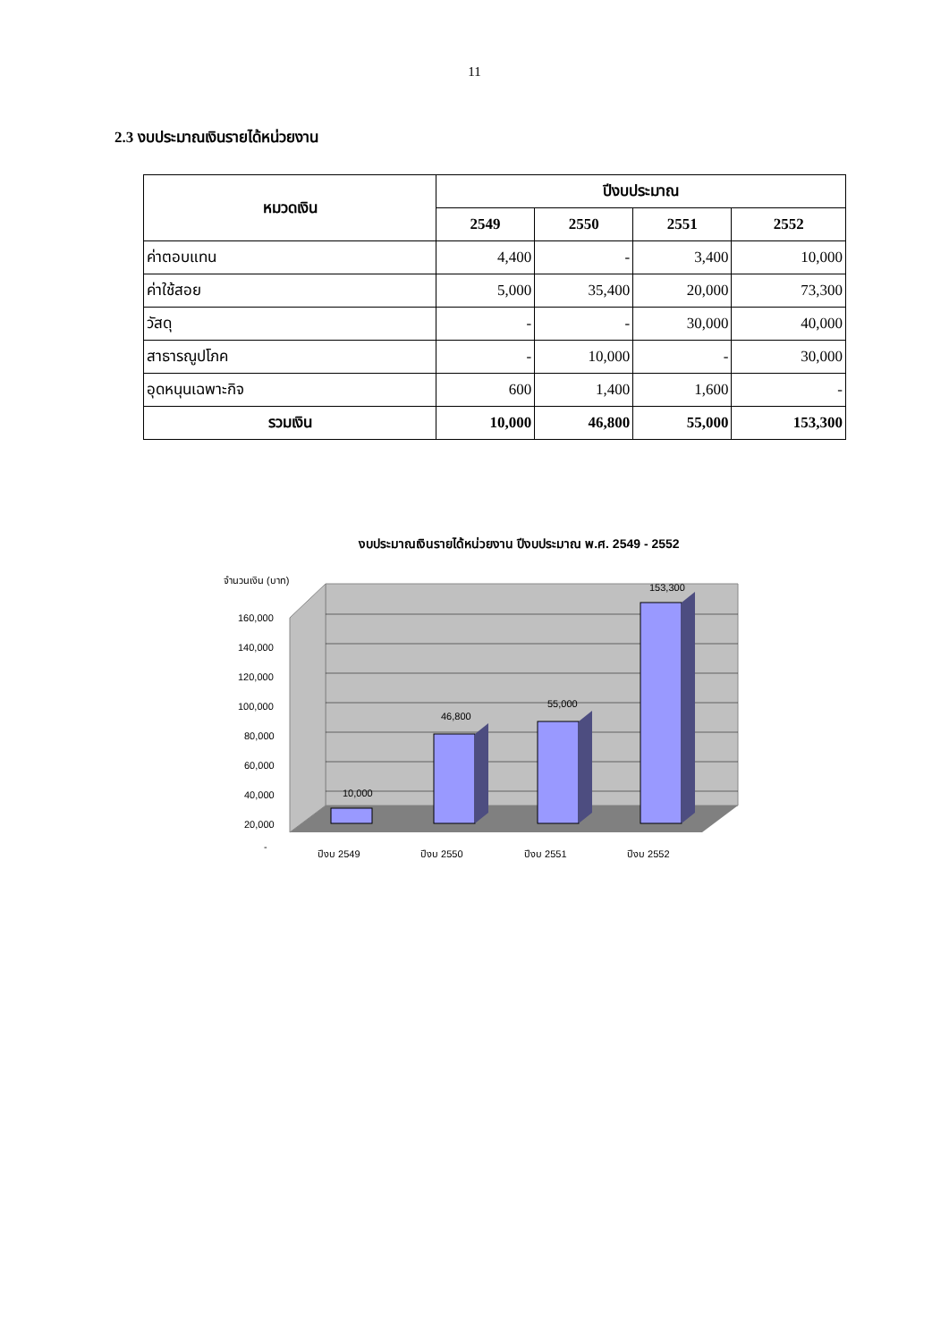11
2.3 งบประมาณเงินรายได้หน่วยงาน
| หมวดเงิน | ปีงบประมาณ | | | |
| --- | --- | --- | --- | --- |
| | 2549 | 2550 | 2551 | 2552 |
| ค่าตอบแทน | 4,400 | - | 3,400 | 10,000 |
| ค่าใช้สอย | 5,000 | 35,400 | 20,000 | 73,300 |
| วัสดุ | - | - | 30,000 | 40,000 |
| สาธารณูปโภค | - | 10,000 | - | 30,000 |
| อุดหนุนเฉพาะกิจ | 600 | 1,400 | 1,600 | - |
| รวมเงิน | 10,000 | 46,800 | 55,000 | 153,300 |
งบประมาณเงินรายได้หน่วยงาน ปีงบประมาณ พ.ศ. 2549 - 2552
จำนวนเงิน (บาท)
160,000
140,000
120,000
100,000
80,000
60,000
40,000
20,000
-
10,000
46,800
55,000
153,300
ปีงบ 2549
ปีงบ 2550
ปีงบ 2551
ปีงบ 2552